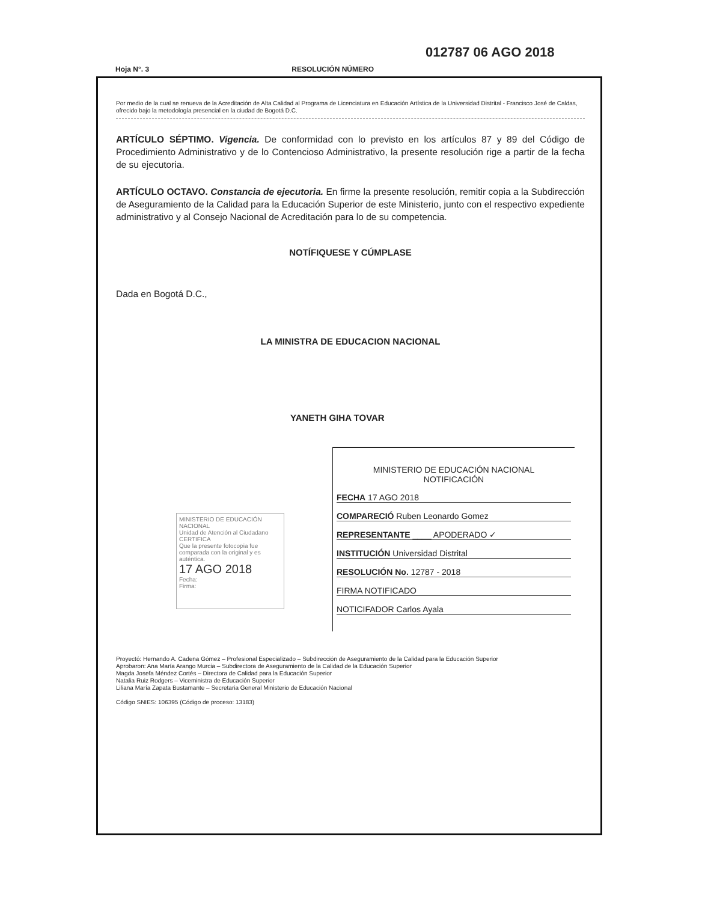012787 06 AGO 2018
Hoja N°. 3 RESOLUCIÓN NÚMERO
Por medio de la cual se renueva de la Acreditación de Alta Calidad al Programa de Licenciatura en Educación Artística de la Universidad Distrital - Francisco José de Caldas, ofrecido bajo la metodología presencial en la ciudad de Bogotá D.C.
ARTÍCULO SÉPTIMO. Vigencia. De conformidad con lo previsto en los artículos 87 y 89 del Código de Procedimiento Administrativo y de lo Contencioso Administrativo, la presente resolución rige a partir de la fecha de su ejecutoria.
ARTÍCULO OCTAVO. Constancia de ejecutoria. En firme la presente resolución, remitir copia a la Subdirección de Aseguramiento de la Calidad para la Educación Superior de este Ministerio, junto con el respectivo expediente administrativo y al Consejo Nacional de Acreditación para lo de su competencia.
NOTÍFIQUESE Y CÚMPLASE
Dada en Bogotá D.C.,
LA MINISTRA DE EDUCACION NACIONAL
YANETH GIHA TOVAR
MINISTERIO DE EDUCACIÓN NACIONAL
Unidad de Atención al Ciudadano
CERTIFICA
Que la presente fotocopia fue comparada con la original y es auténtica.
17 AGO 2018
Fecha:
Firma:
MINISTERIO DE EDUCACIÓN NACIONAL
NOTIFICACIÓN
FECHA 17 AGO 2018
COMPARECIÓ Ruben Leonardo Gomez
REPRESENTANTE ____ APODERADO ✓
INSTITUCIÓN Universidad Distrital
RESOLUCIÓN No. 12787 - 2018
FIRMA NOTIFICADO
NOTICIFADOR Carlos Ayala
Proyectó: Hernando A. Cadena Gómez – Profesional Especializado – Subdirección de Aseguramiento de la Calidad para la Educación Superior
Aprobaron: Ana María Arango Murcia – Subdirectora de Aseguramiento de la Calidad de la Educación Superior
Magda Josefa Méndez Cortés – Directora de Calidad para la Educación Superior
Natalia Ruiz Rodgers – Viceministra de Educación Superior
Liliana María Zapata Bustamante – Secretaria General Ministerio de Educación Nacional
Código SNIES: 106395 (Código de proceso: 13183)